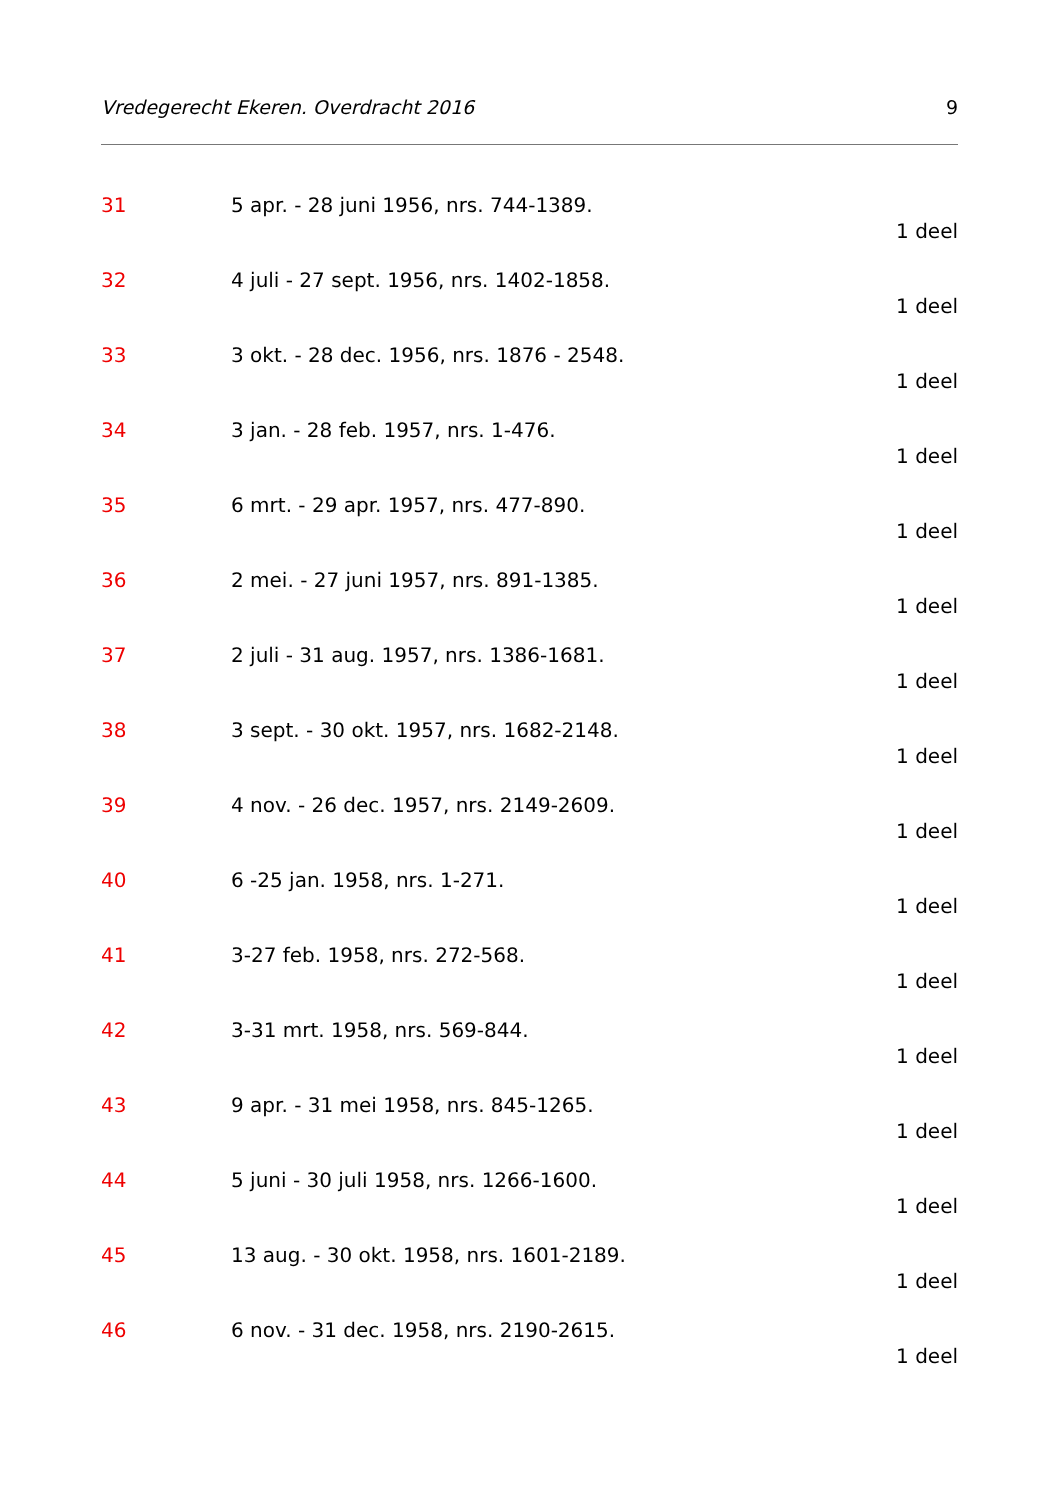Vredegerecht Ekeren. Overdracht 2016 9
31 5 apr. - 28 juni 1956, nrs. 744-1389.
1 deel
32 4 juli - 27 sept. 1956, nrs. 1402-1858.
1 deel
33 3 okt. - 28 dec. 1956, nrs. 1876 - 2548.
1 deel
34 3 jan. - 28 feb. 1957, nrs. 1-476.
1 deel
35 6 mrt. - 29 apr. 1957, nrs. 477-890.
1 deel
36 2 mei. - 27 juni 1957, nrs. 891-1385.
1 deel
37 2 juli - 31 aug. 1957, nrs. 1386-1681.
1 deel
38 3 sept. - 30 okt. 1957, nrs. 1682-2148.
1 deel
39 4 nov. - 26 dec. 1957, nrs. 2149-2609.
1 deel
40 6 -25 jan. 1958, nrs. 1-271.
1 deel
41 3-27 feb. 1958, nrs. 272-568.
1 deel
42 3-31 mrt. 1958, nrs. 569-844.
1 deel
43 9 apr. - 31 mei 1958, nrs. 845-1265.
1 deel
44 5 juni - 30 juli 1958, nrs. 1266-1600.
1 deel
45 13 aug. - 30 okt. 1958, nrs. 1601-2189.
1 deel
46 6 nov. - 31 dec. 1958, nrs. 2190-2615.
1 deel